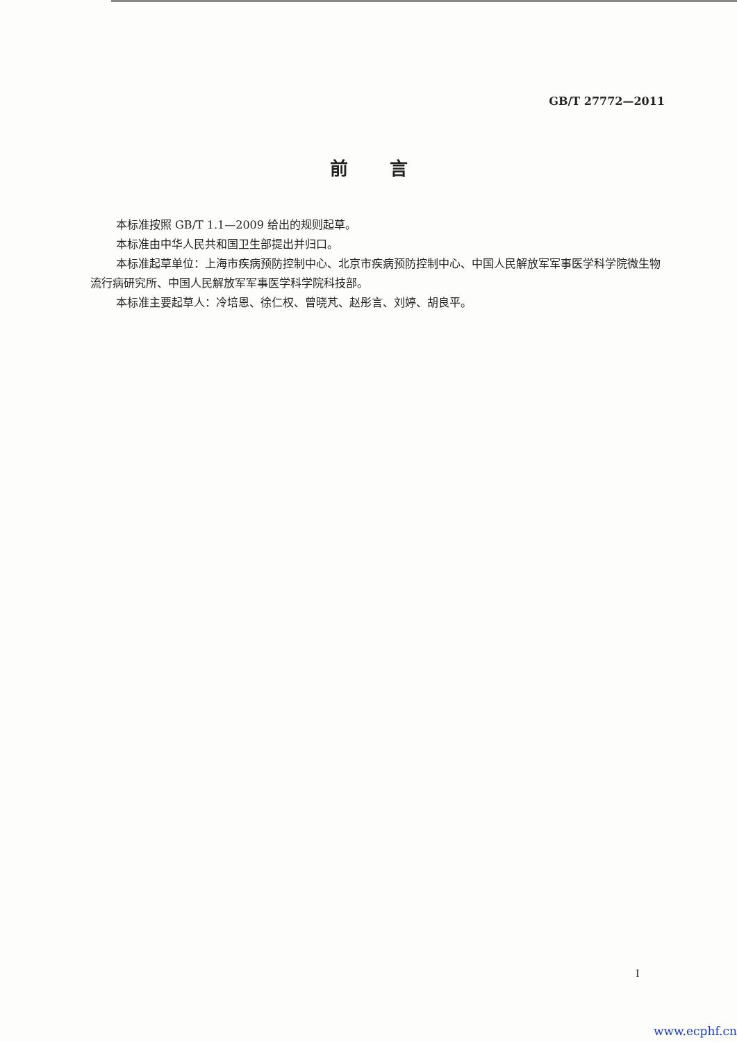GB/T 27772—2011
前言
本标准按照 GB/T 1.1—2009 给出的规则起草。
本标准由中华人民共和国卫生部提出并归口。
本标准起草单位：上海市疾病预防控制中心、北京市疾病预防控制中心、中国人民解放军军事医学科学院微生物流行病研究所、中国人民解放军军事医学科学院科技部。
本标准主要起草人：冷培恩、徐仁权、曾晓芃、赵彤言、刘婷、胡良平。
I
www.ecphf.cn